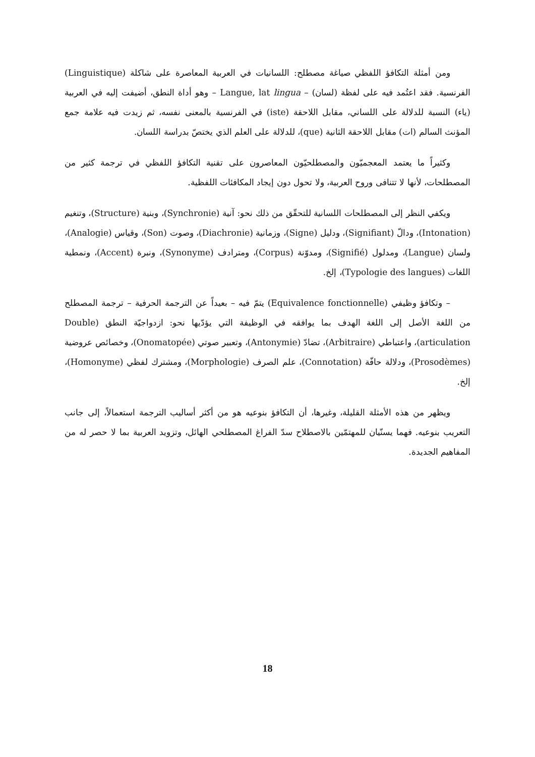ومن أمثلة التكافؤ اللفظي صياغة مصطلح: اللسانيات في العربية المعاصرة على شاكلة (Linguistique) الفرنسية. فقد اعتُمد فيه على لفظة (لسان) – Langue, lat lingua – وهو أداة النطق، أضيفت إليه في العربية (ياء) النسبة للدلالة على اللساني، مقابل اللاحقة (iste) في الفرنسية بالمعنى نفسه، ثم زيدت فيه علامة جمع المؤنث السالم (ات) مقابل اللاحقة الثانية (que)، للدلالة على العلم الذي يختصّ بدراسة اللسان.
وكثيراً ما يعتمد المعجميّون والمصطلحيّون المعاصرون على تقنية التكافؤ اللفظي في ترجمة كثير من المصطلحات، لأنها لا تتنافى وروح العربية، ولا تحول دون إيجاد المكافئات اللفظية.
ويكفي النظر إلى المصطلحات اللسانية للتحقّق من ذلك نحو: آنية (Synchronie)، وبنية (Structure)، وتنغيم (Intonation)، ودالّ (Signifiant)، ودليل (Signe)، وزمانية (Diachronie)، وصوت (Son)، وقياس (Analogie)، ولسان (Langue)، ومدلول (Signifié)، ومدوّنة (Corpus)، ومترادف (Synonyme)، ونبرة (Accent)، ونمطية اللغات (Typologie des langues)، إلخ.
– وتكافؤ وظيفي (Equivalence fonctionnelle) يتمّ فيه – بعيداً عن الترجمة الحرفية – ترجمة المصطلح من اللغة الأصل إلى اللغة الهدف بما يوافقه في الوظيفة التي يؤدّيها نحو: ازدواجيّة النطق (Double articulation)، واعتباطي (Arbitraire)، تضادّ (Antonymie)، وتعبير صوتي (Onomatopée)، وخصائص عروضية (Prosodèmes)، ودلالة حافّة (Connotation)، علم الصرف (Morphologie)، ومشترك لفظي (Homonyme)، إلخ.
ويظهر من هذه الأمثلة القليلة، وغيرها، أن التكافؤ بنوعيه هو من أكثر أساليب الترجمة استعمالاً، إلى جانب التعريب بنوعيه. فهما يسنّيان للمهتمّين بالاصطلاح سدّ الفراغ المصطلحي الهائل، وتزويد العربية بما لا حصر له من المفاهيم الجديدة.
18